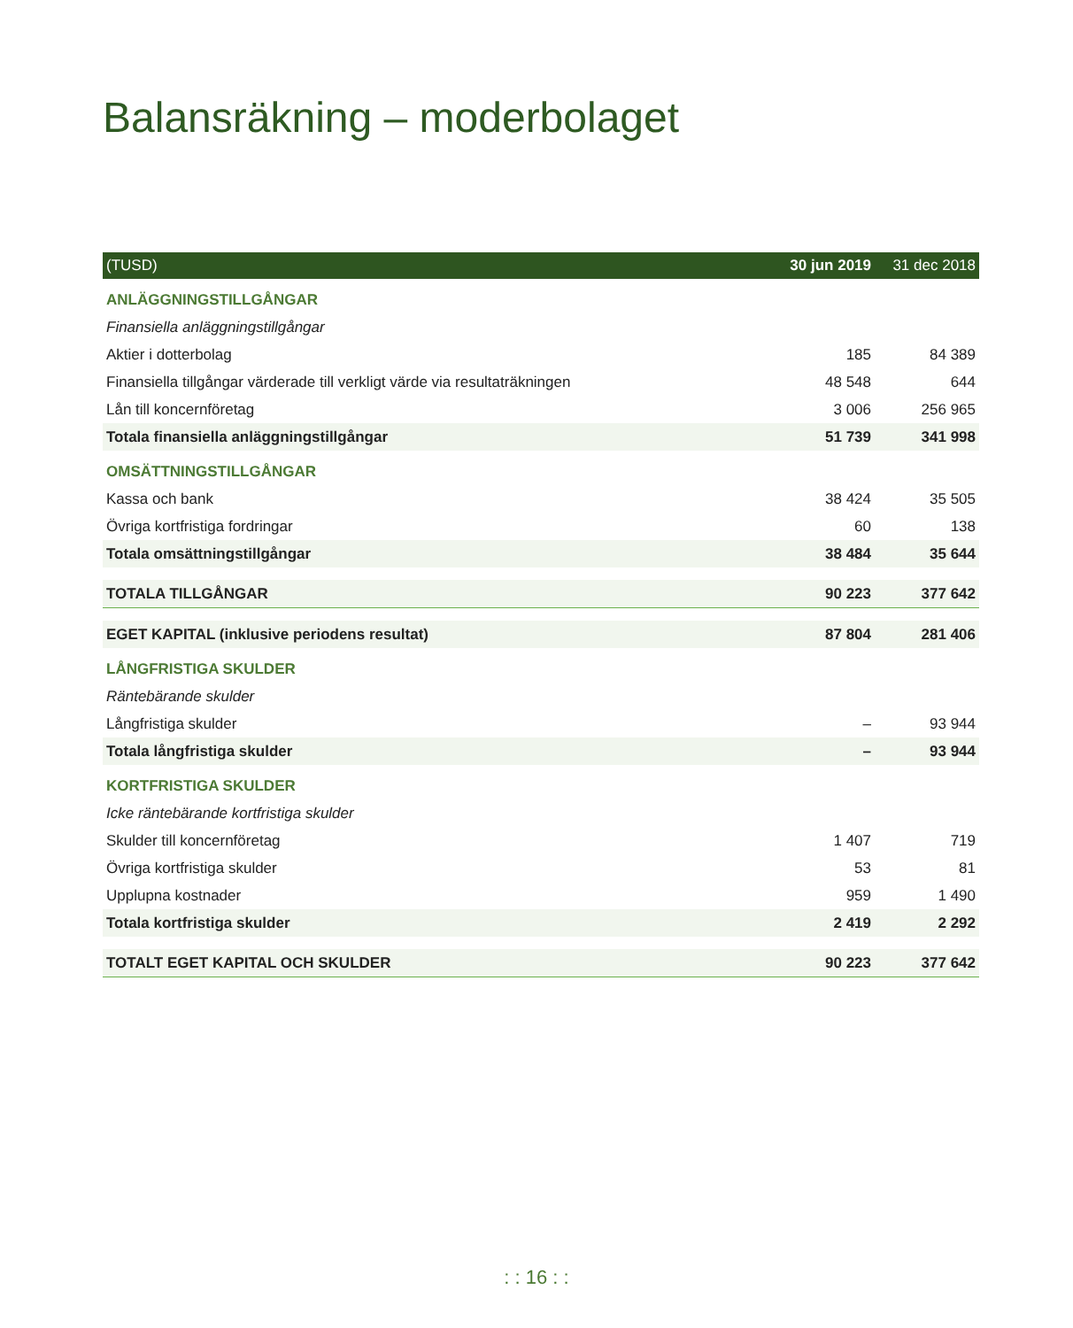Balansräkning – moderbolaget
| (TUSD) | 30 jun 2019 | 31 dec 2018 |
| --- | --- | --- |
| ANLÄGGNINGSTILLGÅNGAR | | |
| Finansiella anläggningstillgångar | | |
| Aktier i dotterbolag | 185 | 84 389 |
| Finansiella tillgångar värderade till verkligt värde via resultaträkningen | 48 548 | 644 |
| Lån till koncernföretag | 3 006 | 256 965 |
| Totala finansiella anläggningstillgångar | 51 739 | 341 998 |
| OMSÄTTNINGSTILLGÅNGAR | | |
| Kassa och bank | 38 424 | 35 505 |
| Övriga kortfristiga fordringar | 60 | 138 |
| Totala omsättningstillgångar | 38 484 | 35 644 |
| TOTALA TILLGÅNGAR | 90 223 | 377 642 |
| EGET KAPITAL (inklusive periodens resultat) | 87 804 | 281 406 |
| LÅNGFRISTIGA SKULDER | | |
| Räntebärande skulder | | |
| Långfristiga skulder | – | 93 944 |
| Totala långfristiga skulder | – | 93 944 |
| KORTFRISTIGA SKULDER | | |
| Icke räntebärande kortfristiga skulder | | |
| Skulder till koncernföretag | 1 407 | 719 |
| Övriga kortfristiga skulder | 53 | 81 |
| Upplupna kostnader | 959 | 1 490 |
| Totala kortfristiga skulder | 2 419 | 2 292 |
| TOTALT EGET KAPITAL OCH SKULDER | 90 223 | 377 642 |
: : 16 : :